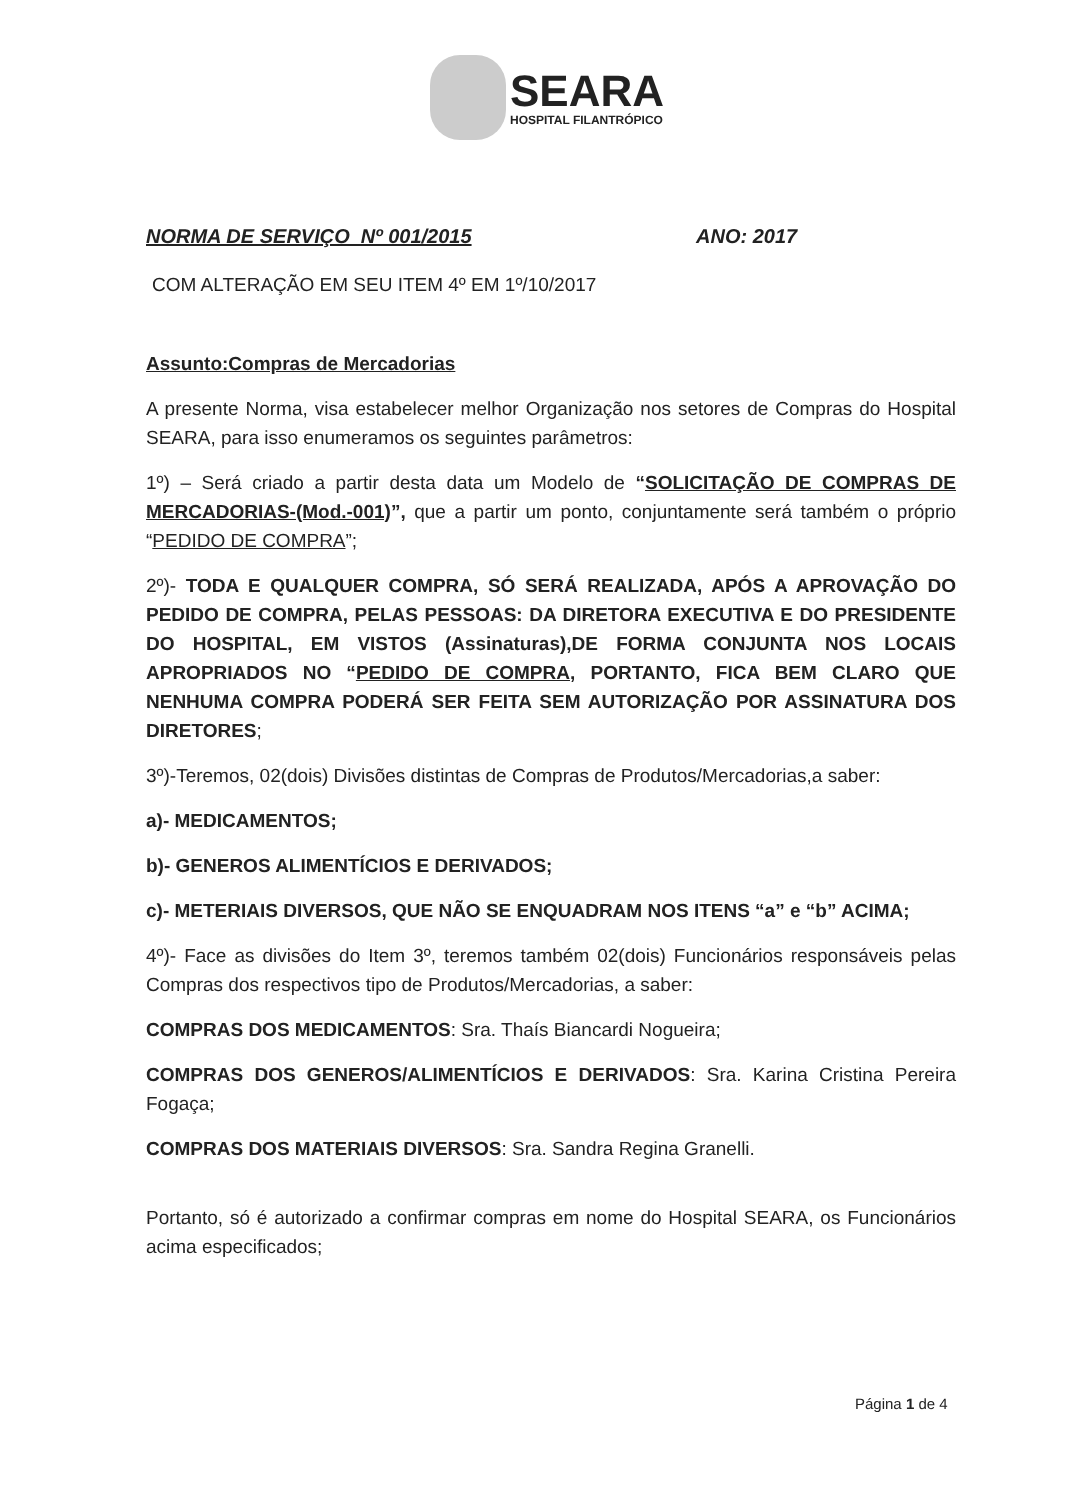SEARA
HOSPITAL FILANTRÓPICO
NORMA DE SERVIÇO Nº 001/2015 ANO: 2017
COM ALTERAÇÃO EM SEU ITEM 4º EM 1º/10/2017
Assunto:Compras de Mercadorias
A presente Norma, visa estabelecer melhor Organização nos setores de Compras do Hospital SEARA, para isso enumeramos os seguintes parâmetros:
1º) – Será criado a partir desta data um Modelo de “SOLICITAÇÃO DE COMPRAS DE MERCADORIAS-(Mod.-001)”, que a partir um ponto, conjuntamente será também o próprio “PEDIDO DE COMPRA”;
2º)- TODA E QUALQUER COMPRA, SÓ SERÁ REALIZADA, APÓS A APROVAÇÃO DO PEDIDO DE COMPRA, PELAS PESSOAS: DA DIRETORA EXECUTIVA E DO PRESIDENTE DO HOSPITAL, EM VISTOS (Assinaturas),DE FORMA CONJUNTA NOS LOCAIS APROPRIADOS NO “PEDIDO DE COMPRA, PORTANTO, FICA BEM CLARO QUE NENHUMA COMPRA PODERÁ SER FEITA SEM AUTORIZAÇÃO POR ASSINATURA DOS DIRETORES;
3º)-Teremos, 02(dois) Divisões distintas de Compras de Produtos/Mercadorias,a saber:
a)- MEDICAMENTOS;
b)- GENEROS ALIMENTÍCIOS E DERIVADOS;
c)- METERIAIS DIVERSOS, QUE NÃO SE ENQUADRAM NOS ITENS “a” e “b” ACIMA;
4º)- Face as divisões do Item 3º, teremos também 02(dois) Funcionários responsáveis pelas Compras dos respectivos tipo de Produtos/Mercadorias, a saber:
COMPRAS DOS MEDICAMENTOS: Sra. Thaís Biancardi Nogueira;
COMPRAS DOS GENEROS/ALIMENTÍCIOS E DERIVADOS: Sra. Karina Cristina Pereira Fogaça;
COMPRAS DOS MATERIAIS DIVERSOS: Sra. Sandra Regina Granelli.
Portanto, só é autorizado a confirmar compras em nome do Hospital SEARA, os Funcionários acima especificados;
Página 1 de 4